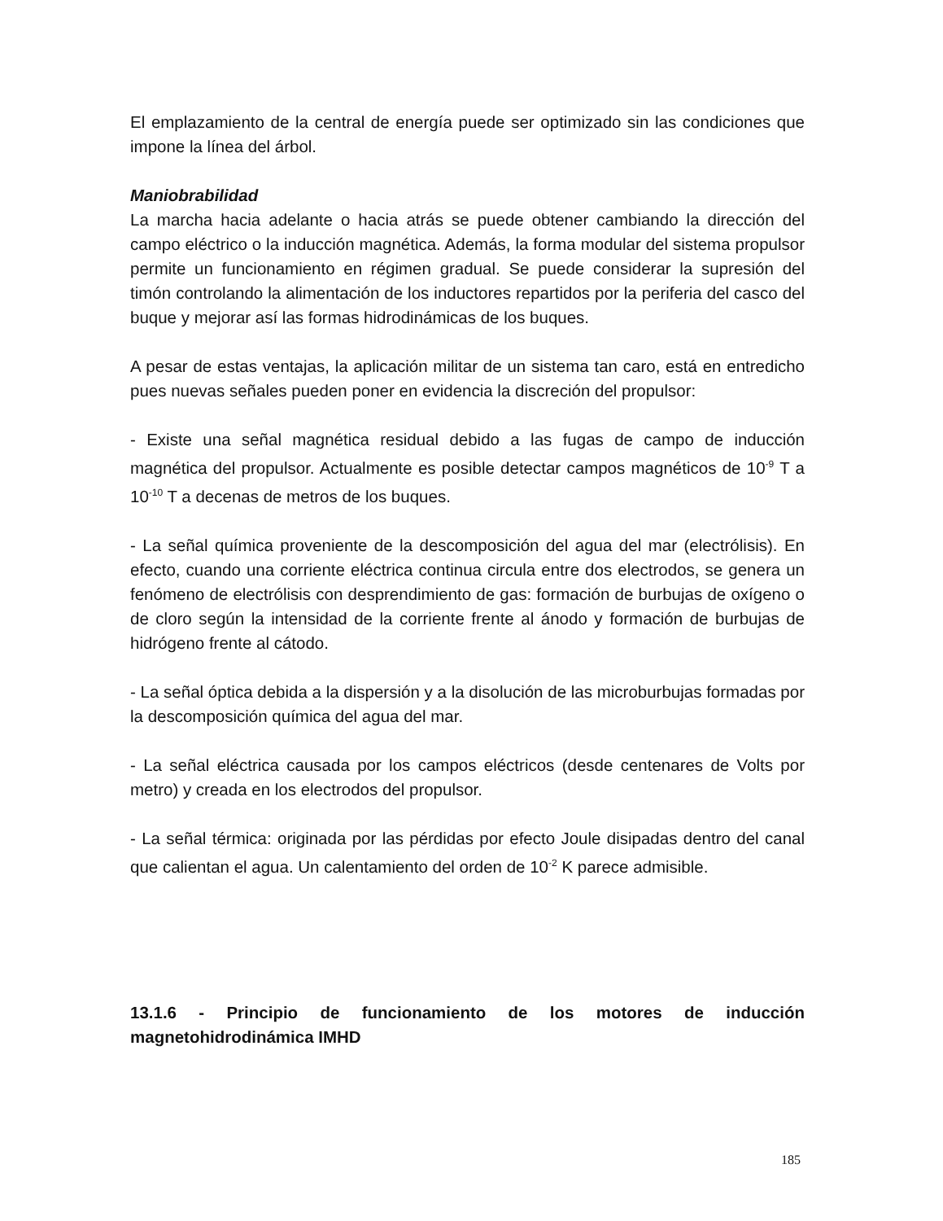El emplazamiento de la central de energía puede ser optimizado sin las condiciones que impone la línea del árbol.
Maniobrabilidad
La marcha hacia adelante o hacia atrás se puede obtener cambiando la dirección del campo eléctrico o la inducción magnética. Además, la forma modular del sistema propulsor permite un funcionamiento en régimen gradual. Se puede considerar la supresión del timón controlando la alimentación de los inductores repartidos por la periferia del casco del buque y mejorar así las formas hidrodinámicas de los buques.
A pesar de estas ventajas, la aplicación militar de un sistema tan caro, está en entredicho pues nuevas señales pueden poner en evidencia la discreción del propulsor:
- Existe una señal magnética residual debido a las fugas de campo de inducción magnética del propulsor. Actualmente es posible detectar campos magnéticos de 10<sup>-9</sup> T a 10<sup>-10</sup> T a decenas de metros de los buques.
- La señal química proveniente de la descomposición del agua del mar (electrólisis). En efecto, cuando una corriente eléctrica continua circula entre dos electrodos, se genera un fenómeno de electrólisis con desprendimiento de gas: formación de burbujas de oxígeno o de cloro según la intensidad de la corriente frente al ánodo y formación de burbujas de hidrógeno frente al cátodo.
- La señal óptica debida a la dispersión y a la disolución de las microburbujas formadas por la descomposición química del agua del mar.
- La señal eléctrica causada por los campos eléctricos (desde centenares de Volts por metro) y creada en los electrodos del propulsor.
- La señal térmica: originada por las pérdidas por efecto Joule disipadas dentro del canal que calientan el agua. Un calentamiento del orden de 10<sup>-2</sup> K parece admisible.
13.1.6 - Principio de funcionamiento de los motores de inducción magnetohidrodinámica IMHD
185